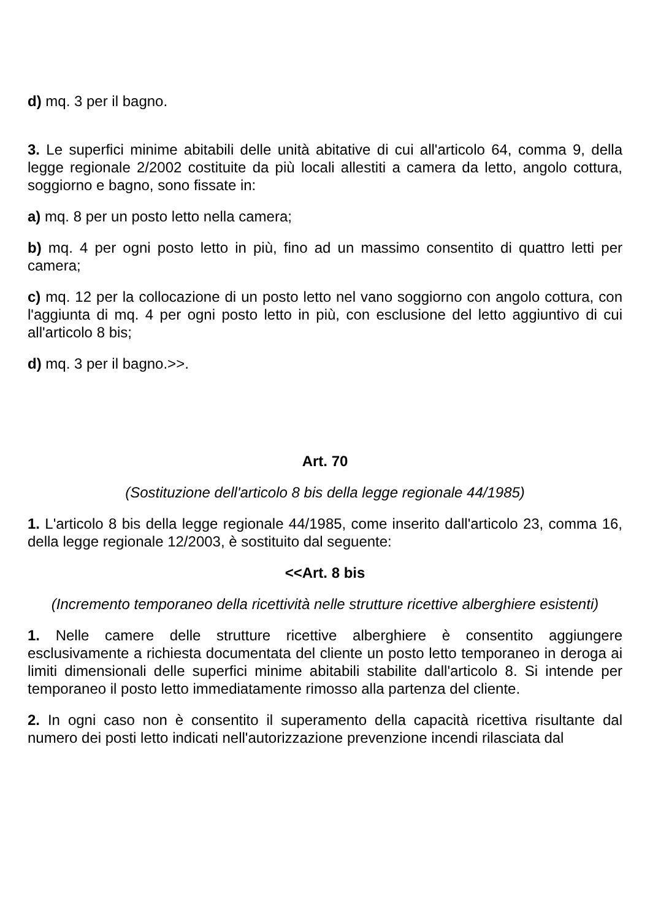d) mq. 3 per il bagno.
3. Le superfici minime abitabili delle unità abitative di cui all'articolo 64, comma 9, della legge regionale 2/2002 costituite da più locali allestiti a camera da letto, angolo cottura, soggiorno e bagno, sono fissate in:
a) mq. 8 per un posto letto nella camera;
b) mq. 4 per ogni posto letto in più, fino ad un massimo consentito di quattro letti per camera;
c) mq. 12 per la collocazione di un posto letto nel vano soggiorno con angolo cottura, con l'aggiunta di mq. 4 per ogni posto letto in più, con esclusione del letto aggiuntivo di cui all'articolo 8 bis;
d) mq. 3 per il bagno.>>.
Art. 70
(Sostituzione dell'articolo 8 bis della legge regionale 44/1985)
1. L'articolo 8 bis della legge regionale 44/1985, come inserito dall'articolo 23, comma 16, della legge regionale 12/2003, è sostituito dal seguente:
<<Art. 8 bis
(Incremento temporaneo della ricettività nelle strutture ricettive alberghiere esistenti)
1. Nelle camere delle strutture ricettive alberghiere è consentito aggiungere esclusivamente a richiesta documentata del cliente un posto letto temporaneo in deroga ai limiti dimensionali delle superfici minime abitabili stabilite dall'articolo 8. Si intende per temporaneo il posto letto immediatamente rimosso alla partenza del cliente.
2. In ogni caso non è consentito il superamento della capacità ricettiva risultante dal numero dei posti letto indicati nell'autorizzazione prevenzione incendi rilasciata dal